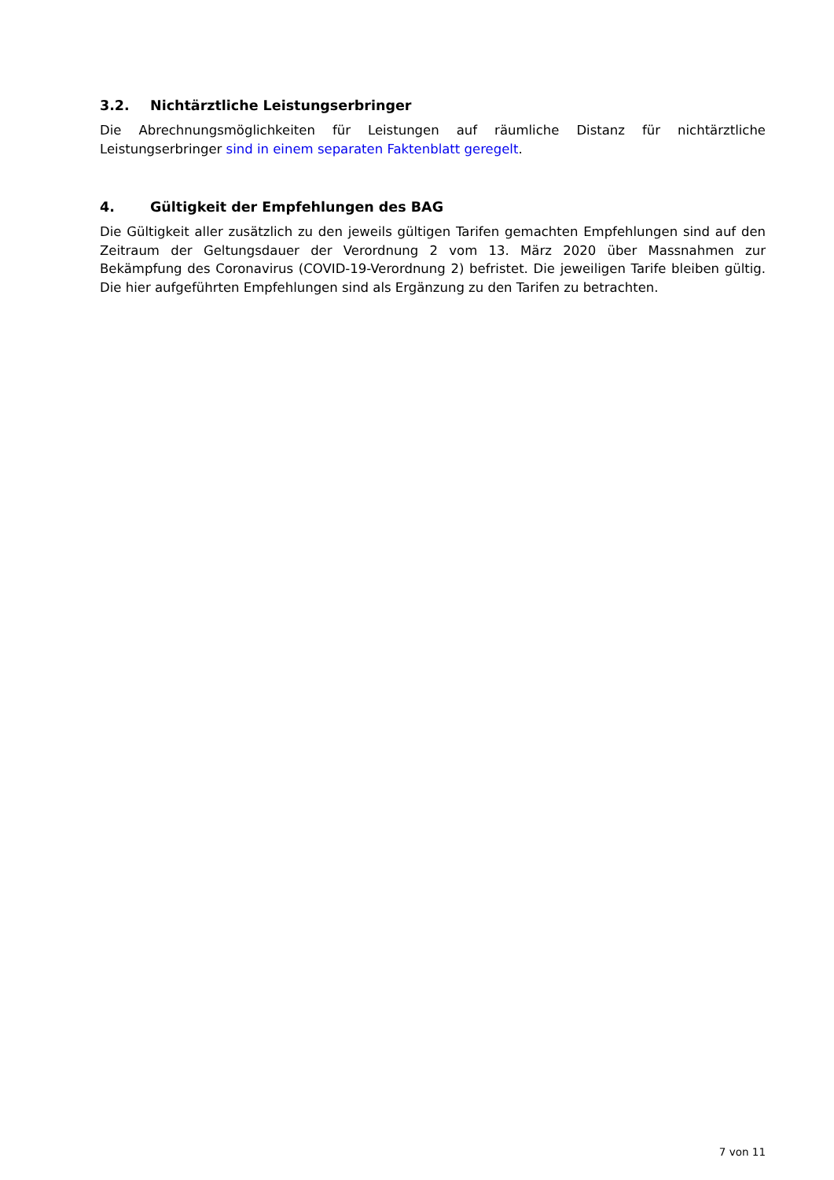3.2. Nichtärztliche Leistungserbringer
Die Abrechnungsmöglichkeiten für Leistungen auf räumliche Distanz für nichtärztliche Leistungserbringer sind in einem separaten Faktenblatt geregelt.
4. Gültigkeit der Empfehlungen des BAG
Die Gültigkeit aller zusätzlich zu den jeweils gültigen Tarifen gemachten Empfehlungen sind auf den Zeitraum der Geltungsdauer der Verordnung 2 vom 13. März 2020 über Massnahmen zur Bekämpfung des Coronavirus (COVID-19-Verordnung 2) befristet. Die jeweiligen Tarife bleiben gültig. Die hier aufgeführten Empfehlungen sind als Ergänzung zu den Tarifen zu betrachten.
7 von 11